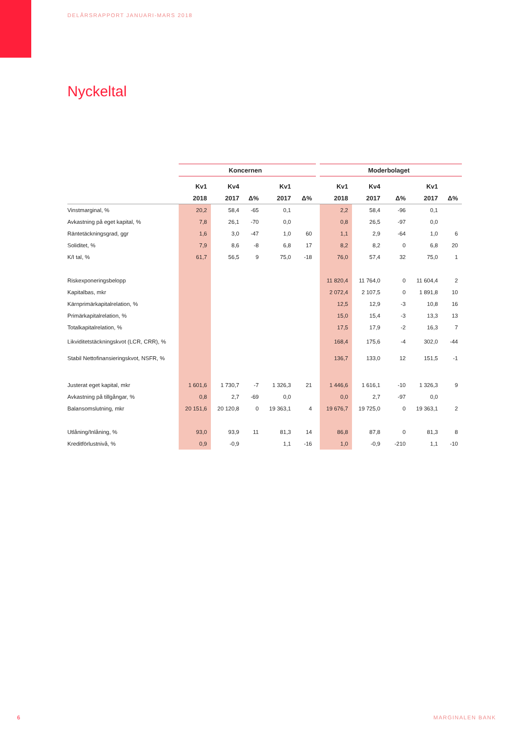DELÅRSRAPPORT JANUARI-MARS 2018
Nyckeltal
| | Koncernen | | | | | | Moderbolaget | | | | |
| | Kv1 | Kv4 | | Kv1 | | | Kv1 | Kv4 | | Kv1 | |
| | 2018 | 2017 | Δ% | 2017 | Δ% | | 2018 | 2017 | Δ% | 2017 | Δ% |
| Vinstmarginal, % | 20,2 | 58,4 | -65 | 0,1 | | | 2,2 | 58,4 | -96 | 0,1 | |
| Avkastning på eget kapital, % | 7,8 | 26,1 | -70 | 0,0 | | | 0,8 | 26,5 | -97 | 0,0 | |
| Räntetäckningsgrad, ggr | 1,6 | 3,0 | -47 | 1,0 | 60 | | 1,1 | 2,9 | -64 | 1,0 | 6 |
| Soliditet, % | 7,9 | 8,6 | -8 | 6,8 | 17 | | 8,2 | 8,2 | 0 | 6,8 | 20 |
| K/I tal, % | 61,7 | 56,5 | 9 | 75,0 | -18 | | 76,0 | 57,4 | 32 | 75,0 | 1 |
| Riskexponeringsbelopp | | | | | | | 11 820,4 | 11 764,0 | 0 | 11 604,4 | 2 |
| Kapitalbas, mkr | | | | | | | 2 072,4 | 2 107,5 | 0 | 1 891,8 | 10 |
| Kärnprimärkapitalrelation, % | | | | | | | 12,5 | 12,9 | -3 | 10,8 | 16 |
| Primärkapitalrelation, % | | | | | | | 15,0 | 15,4 | -3 | 13,3 | 13 |
| Totalkapitalrelation, % | | | | | | | 17,5 | 17,9 | -2 | 16,3 | 7 |
| Likviditetstäckningskvot (LCR, CRR), % | | | | | | | 168,4 | 175,6 | -4 | 302,0 | -44 |
| Stabil Nettofinansieringskvot, NSFR, % | | | | | | | 136,7 | 133,0 | 12 | 151,5 | -1 |
| Justerat eget kapital, mkr | 1 601,6 | 1 730,7 | -7 | 1 326,3 | 21 | | 1 446,6 | 1 616,1 | -10 | 1 326,3 | 9 |
| Avkastning på tillgångar, % | 0,8 | 2,7 | -69 | 0,0 | | | 0,0 | 2,7 | -97 | 0,0 | |
| Balansomslutning, mkr | 20 151,6 | 20 120,8 | 0 | 19 363,1 | 4 | | 19 676,7 | 19 725,0 | 0 | 19 363,1 | 2 |
| Utlåning/Inlåning, % | 93,0 | 93,9 | 11 | 81,3 | 14 | | 86,8 | 87,8 | 0 | 81,3 | 8 |
| Kreditförlustnivå, % | 0,9 | -0,9 | | 1,1 | -16 | | 1,0 | -0,9 | -210 | 1,1 | -10 |
6 MARGINALEN BANK